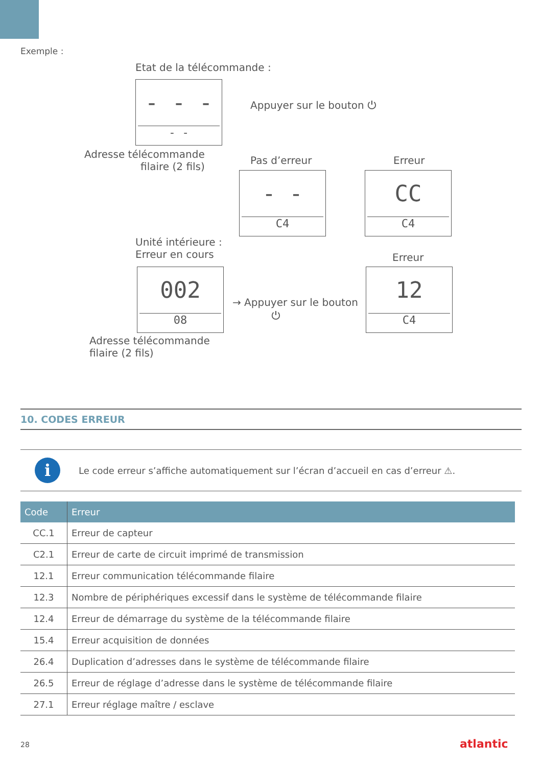Exemple :
Etat de la télécommande :
- - -
- -
Appuyer sur le bouton ⏻
Adresse télécommande
filaire (2 fils)
Pas d’erreur Erreur
- -
C4
CC
C4
Unité intérieure :
Erreur en cours
Erreur
002
08
→ Appuyer sur le bouton
⏻
12
C4
Adresse télécommande
filaire (2 fils)
10. CODES ERREUR
i
Le code erreur s’affiche automatiquement sur l’écran d’accueil en cas d’erreur ⚠.
| Code | Erreur |
| --- | --- |
| CC.1 | Erreur de capteur |
| C2.1 | Erreur de carte de circuit imprimé de transmission |
| 12.1 | Erreur communication télécommande filaire |
| 12.3 | Nombre de périphériques excessif dans le système de télécommande filaire |
| 12.4 | Erreur de démarrage du système de la télécommande filaire |
| 15.4 | Erreur acquisition de données |
| 26.4 | Duplication d’adresses dans le système de télécommande filaire |
| 26.5 | Erreur de réglage d’adresse dans le système de télécommande filaire |
| 27.1 | Erreur réglage maître / esclave |
28 atlantic